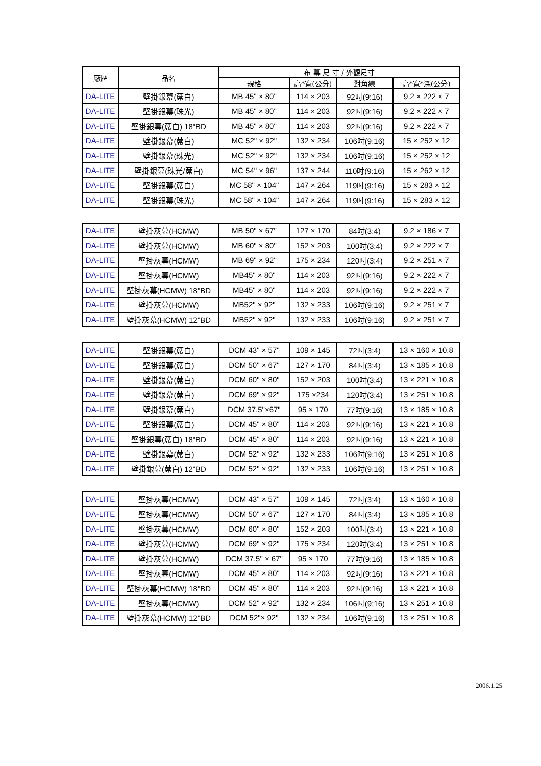| 廠牌 | 品名 | 布 幕 尺 寸 / 外觀尺寸 | | | |
| --- | --- | --- | --- | --- | --- |
| | | 規格 | 高*寬(公分) | 對角線 | 高*寬*深(公分) |
| DA-LITE | 壁掛銀幕(蓆白) | MB 45" × 80" | 114 × 203 | 92吋(9:16) | 9.2 × 222 × 7 |
| DA-LITE | 壁掛銀幕(珠光) | MB 45" × 80" | 114 × 203 | 92吋(9:16) | 9.2 × 222 × 7 |
| DA-LITE | 壁掛銀幕(蓆白) 18"BD | MB 45" × 80" | 114 × 203 | 92吋(9:16) | 9.2 × 222 × 7 |
| DA-LITE | 壁掛銀幕(蓆白) | MC 52" × 92" | 132 × 234 | 106吋(9:16) | 15 × 252 × 12 |
| DA-LITE | 壁掛銀幕(珠光) | MC 52" × 92" | 132 × 234 | 106吋(9:16) | 15 × 252 × 12 |
| DA-LITE | 壁掛銀幕(珠光/蓆白) | MC 54" × 96" | 137 × 244 | 110吋(9:16) | 15 × 262 × 12 |
| DA-LITE | 壁掛銀幕(蓆白) | MC 58" × 104" | 147 × 264 | 119吋(9:16) | 15 × 283 × 12 |
| DA-LITE | 壁掛銀幕(珠光) | MC 58" × 104" | 147 × 264 | 119吋(9:16) | 15 × 283 × 12 |
| DA-LITE | 壁掛灰幕(HCMW) | MB 50" × 67" | 127 × 170 | 84吋(3:4) | 9.2 × 186 × 7 |
| DA-LITE | 壁掛灰幕(HCMW) | MB 60" × 80" | 152 × 203 | 100吋(3:4) | 9.2 × 222 × 7 |
| DA-LITE | 壁掛灰幕(HCMW) | MB 69" × 92" | 175 × 234 | 120吋(3:4) | 9.2 × 251 × 7 |
| DA-LITE | 壁掛灰幕(HCMW) | MB45" × 80" | 114 × 203 | 92吋(9:16) | 9.2 × 222 × 7 |
| DA-LITE | 壁掛灰幕(HCMW) 18"BD | MB45" × 80" | 114 × 203 | 92吋(9:16) | 9.2 × 222 × 7 |
| DA-LITE | 壁掛灰幕(HCMW) | MB52" × 92" | 132 × 233 | 106吋(9:16) | 9.2 × 251 × 7 |
| DA-LITE | 壁掛灰幕(HCMW) 12"BD | MB52" × 92" | 132 × 233 | 106吋(9:16) | 9.2 × 251 × 7 |
| DA-LITE | 壁掛銀幕(蓆白) | DCM 43" × 57" | 109 × 145 | 72吋(3:4) | 13 × 160 × 10.8 |
| DA-LITE | 壁掛銀幕(蓆白) | DCM 50" × 67" | 127 × 170 | 84吋(3:4) | 13 × 185 × 10.8 |
| DA-LITE | 壁掛銀幕(蓆白) | DCM 60" × 80" | 152 × 203 | 100吋(3:4) | 13 × 221 × 10.8 |
| DA-LITE | 壁掛銀幕(蓆白) | DCM 69" × 92" | 175 ×234 | 120吋(3:4) | 13 × 251 × 10.8 |
| DA-LITE | 壁掛銀幕(蓆白) | DCM 37.5"×67" | 95 × 170 | 77吋(9:16) | 13 × 185 × 10.8 |
| DA-LITE | 壁掛銀幕(蓆白) | DCM 45" × 80" | 114 × 203 | 92吋(9:16) | 13 × 221 × 10.8 |
| DA-LITE | 壁掛銀幕(蓆白) 18"BD | DCM 45" × 80" | 114 × 203 | 92吋(9:16) | 13 × 221 × 10.8 |
| DA-LITE | 壁掛銀幕(蓆白) | DCM 52" × 92" | 132 × 233 | 106吋(9:16) | 13 × 251 × 10.8 |
| DA-LITE | 壁掛銀幕(蓆白) 12"BD | DCM 52" × 92" | 132 × 233 | 106吋(9:16) | 13 × 251 × 10.8 |
| DA-LITE | 壁掛灰幕(HCMW) | DCM 43" × 57" | 109 × 145 | 72吋(3:4) | 13 × 160 × 10.8 |
| DA-LITE | 壁掛灰幕(HCMW) | DCM 50" × 67" | 127 × 170 | 84吋(3:4) | 13 × 185 × 10.8 |
| DA-LITE | 壁掛灰幕(HCMW) | DCM 60" × 80" | 152 × 203 | 100吋(3:4) | 13 × 221 × 10.8 |
| DA-LITE | 壁掛灰幕(HCMW) | DCM 69" × 92" | 175 × 234 | 120吋(3:4) | 13 × 251 × 10.8 |
| DA-LITE | 壁掛灰幕(HCMW) | DCM 37.5" × 67" | 95 × 170 | 77吋(9:16) | 13 × 185 × 10.8 |
| DA-LITE | 壁掛灰幕(HCMW) | DCM 45" × 80" | 114 × 203 | 92吋(9:16) | 13 × 221 × 10.8 |
| DA-LITE | 壁掛灰幕(HCMW) 18"BD | DCM 45" × 80" | 114 × 203 | 92吋(9:16) | 13 × 221 × 10.8 |
| DA-LITE | 壁掛灰幕(HCMW) | DCM 52" × 92" | 132 × 234 | 106吋(9:16) | 13 × 251 × 10.8 |
| DA-LITE | 壁掛灰幕(HCMW) 12"BD | DCM 52"× 92" | 132 × 234 | 106吋(9:16) | 13 × 251 × 10.8 |
2006.1.25